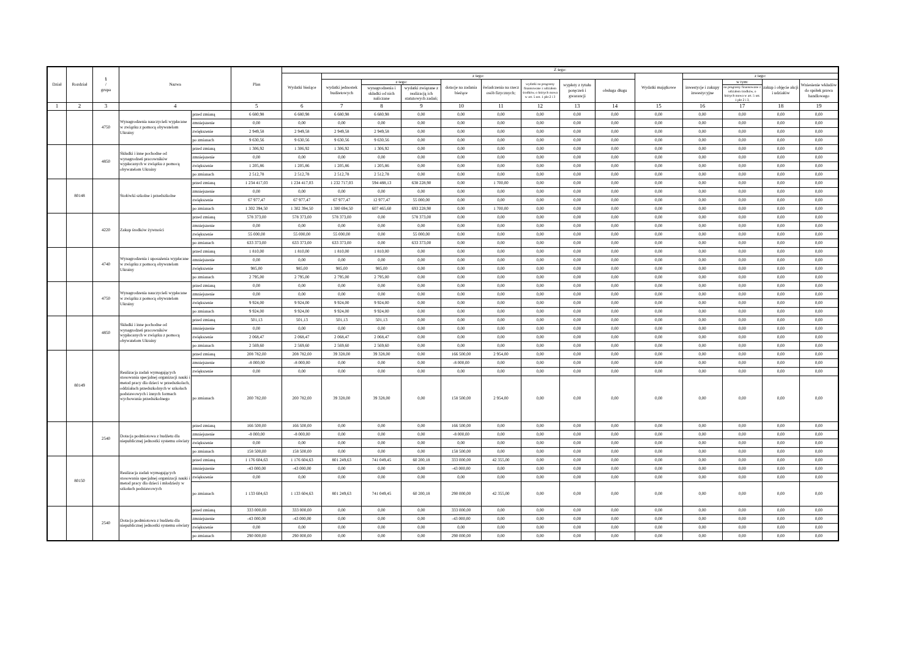| Dział | Rozdział | § / grupa | Nazwa | | Plan | Z tego: | | | | | | | | | | | | | |
| --- | --- | --- | --- | --- | --- | --- | --- | --- | --- | --- | --- | --- | --- | --- | --- | --- | --- | --- | --- |
| | | | | | | Wydatki bieżące | z tego: | | | | | | | | Wydatki majątkowe | z tego: | | | |
| | | | | | | | wydatki jednostek budżetowych | z tego: | | dotacje na zadania bieżące | świadczenia na rzecz osób fizycznych; | wydatki na programy finansowane z udziałem środków, o których mowa w art. 5 ust. 1 pkt 2 i 3 | wypłaty z tytułu poręczeń i gwarancji | obsługa długu | | inwestycje i zakupy inwestycyjne | w tym: | zakup i objęcie akcji i udziałów | Wniesienie wkładów do spółek prawa handlowego |
| | | | | | | | | wynagrodzenia i składki od nich naliczane | wydatki związane z realizacją ich statutowych zadań; | | | | | | | | na programy finansowane z udziałem środków, o których mowa w art. 5 ust. 1 pkt 2 i 3, | | |
| 1 | 2 | 3 | 4 | | 5 | 6 | 7 | 8 | 9 | 10 | 11 | 12 | 13 | 14 | 15 | 16 | 17 | 18 | 19 |
| | | 4750 | Wynagrodzenia nauczycieli wypłacane w związku z pomocą obywatelom Ukrainy | przed zmianą | 6 680,98 | 6 680,98 | 6 680,98 | 6 680,98 | 0,00 | 0,00 | 0,00 | 0,00 | 0,00 | 0,00 | 0,00 | 0,00 | 0,00 | 0,00 | 0,00 |
| | | | | zmniejszenie | 0,00 | 0,00 | 0,00 | 0,00 | 0,00 | 0,00 | 0,00 | 0,00 | 0,00 | 0,00 | 0,00 | 0,00 | 0,00 | 0,00 | 0,00 |
| | | | | zwiększenie | 2 949,58 | 2 949,58 | 2 949,58 | 2 949,58 | 0,00 | 0,00 | 0,00 | 0,00 | 0,00 | 0,00 | 0,00 | 0,00 | 0,00 | 0,00 | 0,00 |
| | | | | po zmianach | 9 630,56 | 9 630,56 | 9 630,56 | 9 630,56 | 0,00 | 0,00 | 0,00 | 0,00 | 0,00 | 0,00 | 0,00 | 0,00 | 0,00 | 0,00 | 0,00 |
| | | 4850 | Składki i inne pochodne od wynagrodzeń pracowników wypłacanych w związku z pomocą obywatelom Ukrainy | przed zmianą | 1 306,92 | 1 306,92 | 1 306,92 | 1 306,92 | 0,00 | 0,00 | 0,00 | 0,00 | 0,00 | 0,00 | 0,00 | 0,00 | 0,00 | 0,00 | 0,00 |
| | | | | zmniejszenie | 0,00 | 0,00 | 0,00 | 0,00 | 0,00 | 0,00 | 0,00 | 0,00 | 0,00 | 0,00 | 0,00 | 0,00 | 0,00 | 0,00 | 0,00 |
| | | | | zwiększenie | 1 205,86 | 1 205,86 | 1 205,86 | 1 205,86 | 0,00 | 0,00 | 0,00 | 0,00 | 0,00 | 0,00 | 0,00 | 0,00 | 0,00 | 0,00 | 0,00 |
| | | | | po zmianach | 2 512,78 | 2 512,78 | 2 512,78 | 2 512,78 | 0,00 | 0,00 | 0,00 | 0,00 | 0,00 | 0,00 | 0,00 | 0,00 | 0,00 | 0,00 | 0,00 |
| | 80148 | | Stołówki szkolne i przedszkolne | przed zmianą | 1 234 417,03 | 1 234 417,03 | 1 232 717,03 | 594 488,13 | 638 228,90 | 0,00 | 1 700,00 | 0,00 | 0,00 | 0,00 | 0,00 | 0,00 | 0,00 | 0,00 | 0,00 |
| | | | | zmniejszenie | 0,00 | 0,00 | 0,00 | 0,00 | 0,00 | 0,00 | 0,00 | 0,00 | 0,00 | 0,00 | 0,00 | 0,00 | 0,00 | 0,00 | 0,00 |
| | | | | zwiększenie | 67 977,47 | 67 977,47 | 67 977,47 | 12 977,47 | 55 000,00 | 0,00 | 0,00 | 0,00 | 0,00 | 0,00 | 0,00 | 0,00 | 0,00 | 0,00 | 0,00 |
| | | | | po zmianach | 1 302 394,50 | 1 302 394,50 | 1 300 694,50 | 607 465,60 | 693 228,90 | 0,00 | 1 700,00 | 0,00 | 0,00 | 0,00 | 0,00 | 0,00 | 0,00 | 0,00 | 0,00 |
| | | 4220 | Zakup środków żywności | przed zmianą | 578 373,00 | 578 373,00 | 578 373,00 | 0,00 | 578 373,00 | 0,00 | 0,00 | 0,00 | 0,00 | 0,00 | 0,00 | 0,00 | 0,00 | 0,00 | 0,00 |
| | | | | zmniejszenie | 0,00 | 0,00 | 0,00 | 0,00 | 0,00 | 0,00 | 0,00 | 0,00 | 0,00 | 0,00 | 0,00 | 0,00 | 0,00 | 0,00 | 0,00 |
| | | | | zwiększenie | 55 000,00 | 55 000,00 | 55 000,00 | 0,00 | 55 000,00 | 0,00 | 0,00 | 0,00 | 0,00 | 0,00 | 0,00 | 0,00 | 0,00 | 0,00 | 0,00 |
| | | | | po zmianach | 633 373,00 | 633 373,00 | 633 373,00 | 0,00 | 633 373,00 | 0,00 | 0,00 | 0,00 | 0,00 | 0,00 | 0,00 | 0,00 | 0,00 | 0,00 | 0,00 |
| | | 4740 | Wynagrodzenia i uposażenia wypłacane w związku z pomocą obywatelom Ukrainy | przed zmianą | 1 810,00 | 1 810,00 | 1 810,00 | 1 810,00 | 0,00 | 0,00 | 0,00 | 0,00 | 0,00 | 0,00 | 0,00 | 0,00 | 0,00 | 0,00 | 0,00 |
| | | | | zmniejszenie | 0,00 | 0,00 | 0,00 | 0,00 | 0,00 | 0,00 | 0,00 | 0,00 | 0,00 | 0,00 | 0,00 | 0,00 | 0,00 | 0,00 | 0,00 |
| | | | | zwiększenie | 985,00 | 985,00 | 985,00 | 985,00 | 0,00 | 0,00 | 0,00 | 0,00 | 0,00 | 0,00 | 0,00 | 0,00 | 0,00 | 0,00 | 0,00 |
| | | | | po zmianach | 2 795,00 | 2 795,00 | 2 795,00 | 2 795,00 | 0,00 | 0,00 | 0,00 | 0,00 | 0,00 | 0,00 | 0,00 | 0,00 | 0,00 | 0,00 | 0,00 |
| | | 4750 | Wynagrodzenia nauczycieli wypłacane w związku z pomocą obywatelom Ukrainy | przed zmianą | 0,00 | 0,00 | 0,00 | 0,00 | 0,00 | 0,00 | 0,00 | 0,00 | 0,00 | 0,00 | 0,00 | 0,00 | 0,00 | 0,00 | 0,00 |
| | | | | zmniejszenie | 0,00 | 0,00 | 0,00 | 0,00 | 0,00 | 0,00 | 0,00 | 0,00 | 0,00 | 0,00 | 0,00 | 0,00 | 0,00 | 0,00 | 0,00 |
| | | | | zwiększenie | 9 924,00 | 9 924,00 | 9 924,00 | 9 924,00 | 0,00 | 0,00 | 0,00 | 0,00 | 0,00 | 0,00 | 0,00 | 0,00 | 0,00 | 0,00 | 0,00 |
| | | | | po zmianach | 9 924,00 | 9 924,00 | 9 924,00 | 9 924,00 | 0,00 | 0,00 | 0,00 | 0,00 | 0,00 | 0,00 | 0,00 | 0,00 | 0,00 | 0,00 | 0,00 |
| | | 4850 | Składki i inne pochodne od wynagrodzeń pracowników wypłacanych w związku z pomocą obywatelom Ukrainy | przed zmianą | 501,13 | 501,13 | 501,13 | 501,13 | 0,00 | 0,00 | 0,00 | 0,00 | 0,00 | 0,00 | 0,00 | 0,00 | 0,00 | 0,00 | 0,00 |
| | | | | zmniejszenie | 0,00 | 0,00 | 0,00 | 0,00 | 0,00 | 0,00 | 0,00 | 0,00 | 0,00 | 0,00 | 0,00 | 0,00 | 0,00 | 0,00 | 0,00 |
| | | | | zwiększenie | 2 068,47 | 2 068,47 | 2 068,47 | 2 068,47 | 0,00 | 0,00 | 0,00 | 0,00 | 0,00 | 0,00 | 0,00 | 0,00 | 0,00 | 0,00 | 0,00 |
| | | | | po zmianach | 2 569,60 | 2 569,60 | 2 569,60 | 2 569,60 | 0,00 | 0,00 | 0,00 | 0,00 | 0,00 | 0,00 | 0,00 | 0,00 | 0,00 | 0,00 | 0,00 |
| | 80149 | | Realizacja zadań wymagających stosowania specjalnej organizacji nauki i metod pracy dla dzieci w przedszkolach, oddziałach przedszkolnych w szkołach podstawowych i innych formach wychowania przedszkolnego | przed zmianą | 208 782,00 | 208 782,00 | 39 328,00 | 39 328,00 | 0,00 | 166 500,00 | 2 954,00 | 0,00 | 0,00 | 0,00 | 0,00 | 0,00 | 0,00 | 0,00 | 0,00 |
| | | | | zmniejszenie | -8 000,00 | -8 000,00 | 0,00 | 0,00 | 0,00 | -8 000,00 | 0,00 | 0,00 | 0,00 | 0,00 | 0,00 | 0,00 | 0,00 | 0,00 | 0,00 |
| | | | | zwiększenie | 0,00 | 0,00 | 0,00 | 0,00 | 0,00 | 0,00 | 0,00 | 0,00 | 0,00 | 0,00 | 0,00 | 0,00 | 0,00 | 0,00 | 0,00 |
| | | | | po zmianach | 200 782,00 | 200 782,00 | 39 328,00 | 39 328,00 | 0,00 | 158 500,00 | 2 954,00 | 0,00 | 0,00 | 0,00 | 0,00 | 0,00 | 0,00 | 0,00 | 0,00 |
| | | 2540 | Dotacja podmiotowa z budżetu dla niepublicznej jednostki systemu oświaty | przed zmianą | 166 500,00 | 166 500,00 | 0,00 | 0,00 | 0,00 | 166 500,00 | 0,00 | 0,00 | 0,00 | 0,00 | 0,00 | 0,00 | 0,00 | 0,00 | 0,00 |
| | | | | zmniejszenie | -8 000,00 | -8 000,00 | 0,00 | 0,00 | 0,00 | -8 000,00 | 0,00 | 0,00 | 0,00 | 0,00 | 0,00 | 0,00 | 0,00 | 0,00 | 0,00 |
| | | | | zwiększenie | 0,00 | 0,00 | 0,00 | 0,00 | 0,00 | 0,00 | 0,00 | 0,00 | 0,00 | 0,00 | 0,00 | 0,00 | 0,00 | 0,00 | 0,00 |
| | | | | po zmianach | 158 500,00 | 158 500,00 | 0,00 | 0,00 | 0,00 | 158 500,00 | 0,00 | 0,00 | 0,00 | 0,00 | 0,00 | 0,00 | 0,00 | 0,00 | 0,00 |
| | 80150 | | Realizacja zadań wymagających stosowania specjalnej organizacji nauki i metod pracy dla dzieci i młodzieży w szkołach podstawowych | przed zmianą | 1 176 604,63 | 1 176 604,63 | 801 249,63 | 741 049,45 | 60 200,18 | 333 000,00 | 42 355,00 | 0,00 | 0,00 | 0,00 | 0,00 | 0,00 | 0,00 | 0,00 | 0,00 |
| | | | | zmniejszenie | -43 000,00 | -43 000,00 | 0,00 | 0,00 | 0,00 | -43 000,00 | 0,00 | 0,00 | 0,00 | 0,00 | 0,00 | 0,00 | 0,00 | 0,00 | 0,00 |
| | | | | zwiększenie | 0,00 | 0,00 | 0,00 | 0,00 | 0,00 | 0,00 | 0,00 | 0,00 | 0,00 | 0,00 | 0,00 | 0,00 | 0,00 | 0,00 | 0,00 |
| | | | | po zmianach | 1 133 604,63 | 1 133 604,63 | 801 249,63 | 741 049,45 | 60 200,18 | 290 000,00 | 42 355,00 | 0,00 | 0,00 | 0,00 | 0,00 | 0,00 | 0,00 | 0,00 | 0,00 |
| | | 2540 | Dotacja podmiotowa z budżetu dla niepublicznej jednostki systemu oświaty | przed zmianą | 333 000,00 | 333 000,00 | 0,00 | 0,00 | 0,00 | 333 000,00 | 0,00 | 0,00 | 0,00 | 0,00 | 0,00 | 0,00 | 0,00 | 0,00 | 0,00 |
| | | | | zmniejszenie | -43 000,00 | -43 000,00 | 0,00 | 0,00 | 0,00 | -43 000,00 | 0,00 | 0,00 | 0,00 | 0,00 | 0,00 | 0,00 | 0,00 | 0,00 | 0,00 |
| | | | | zwiększenie | 0,00 | 0,00 | 0,00 | 0,00 | 0,00 | 0,00 | 0,00 | 0,00 | 0,00 | 0,00 | 0,00 | 0,00 | 0,00 | 0,00 | 0,00 |
| | | | | po zmianach | 290 000,00 | 290 000,00 | 0,00 | 0,00 | 0,00 | 290 000,00 | 0,00 | 0,00 | 0,00 | 0,00 | 0,00 | 0,00 | 0,00 | 0,00 | 0,00 |